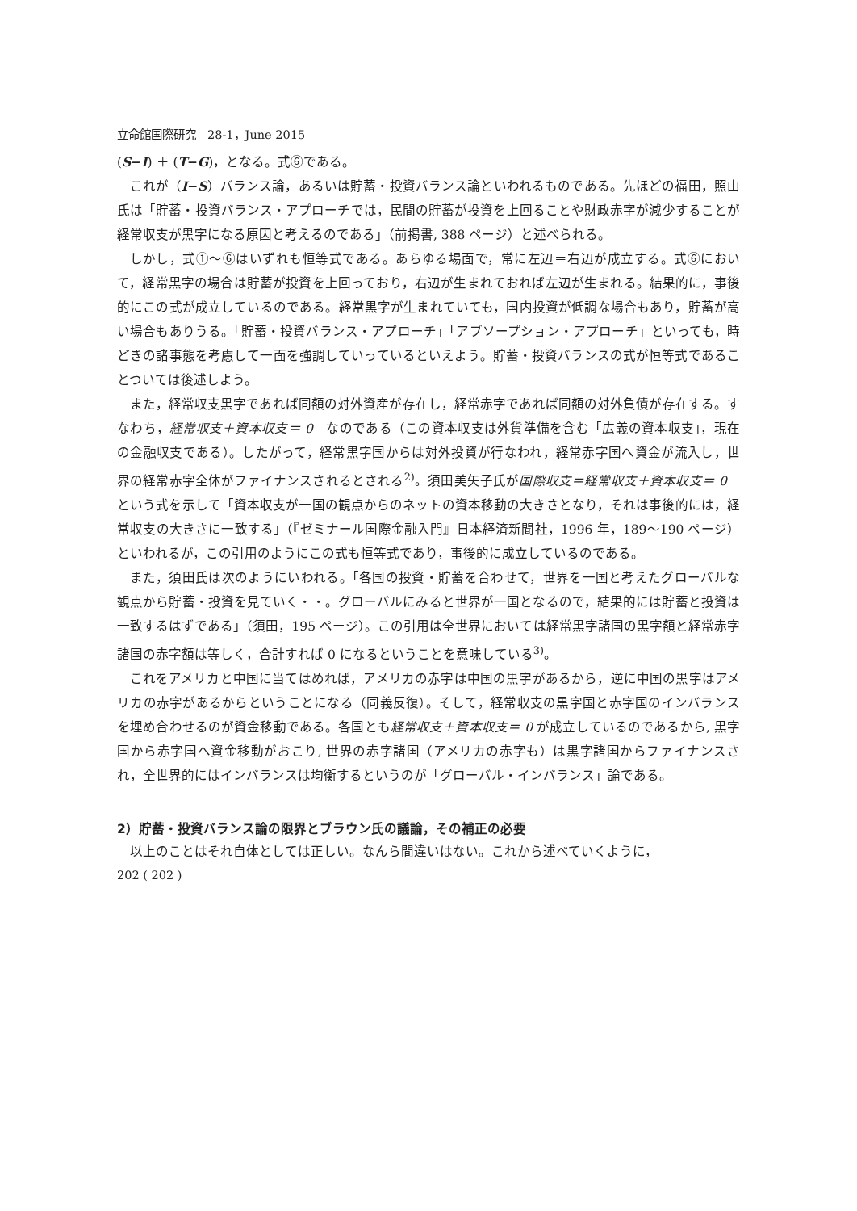立命館国際研究　28-1，June 2015
(S−I) ＋ (T−G)，となる。式⑥である。
これが（I−S）バランス論，あるいは貯蓄・投資バランス論といわれるものである。先ほどの福田，照山氏は「貯蓄・投資バランス・アプローチでは，民間の貯蓄が投資を上回ることや財政赤字が減少することが経常収支が黒字になる原因と考えるのである」（前掲書, 388 ページ）と述べられる。
しかし，式①～⑥はいずれも恒等式である。あらゆる場面で，常に左辺＝右辺が成立する。式⑥において，経常黒字の場合は貯蓄が投資を上回っており，右辺が生まれておれば左辺が生まれる。結果的に，事後的にこの式が成立しているのである。経常黒字が生まれていても，国内投資が低調な場合もあり，貯蓄が高い場合もありうる。「貯蓄・投資バランス・アプローチ」「アブソープション・アプローチ」といっても，時どきの諸事態を考慮して一面を強調していっているといえよう。貯蓄・投資バランスの式が恒等式であることついては後述しよう。
また，経常収支黒字であれば同額の対外資産が存在し，経常赤字であれば同額の対外負債が存在する。すなわち，経常収支＋資本収支＝ 0　なのである（この資本収支は外貨準備を含む「広義の資本収支」，現在の金融収支である）。したがって，経常黒字国からは対外投資が行なわれ，経常赤字国へ資金が流入し，世界の経常赤字全体がファイナンスされるとされる<sup>2)</sup>。須田美矢子氏が国際収支＝経常収支＋資本収支＝ 0　という式を示して「資本収支が一国の観点からのネットの資本移動の大きさとなり，それは事後的には，経常収支の大きさに一致する」（『ゼミナール国際金融入門』日本経済新聞社，1996 年，189～190 ページ）といわれるが，この引用のようにこの式も恒等式であり，事後的に成立しているのである。
また，須田氏は次のようにいわれる。「各国の投資・貯蓄を合わせて，世界を一国と考えたグローバルな観点から貯蓄・投資を見ていく・・。グローバルにみると世界が一国となるので，結果的には貯蓄と投資は一致するはずである」（須田，195 ページ）。この引用は全世界においては経常黒字諸国の黒字額と経常赤字諸国の赤字額は等しく，合計すれば 0 になるということを意味している<sup>3)</sup>。
これをアメリカと中国に当てはめれば，アメリカの赤字は中国の黒字があるから，逆に中国の黒字はアメリカの赤字があるからということになる（同義反復）。そして，経常収支の黒字国と赤字国のインバランスを埋め合わせるのが資金移動である。各国とも経常収支＋資本収支＝ 0 が成立しているのであるから, 黒字国から赤字国へ資金移動がおこり, 世界の赤字諸国（アメリカの赤字も）は黒字諸国からファイナンスされ，全世界的にはインバランスは均衡するというのが「グローバル・インバランス」論である。
2）貯蓄・投資バランス論の限界とブラウン氏の議論，その補正の必要
以上のことはそれ自体としては正しい。なんら間違いはない。これから述べていくように，
202 ( 202 )